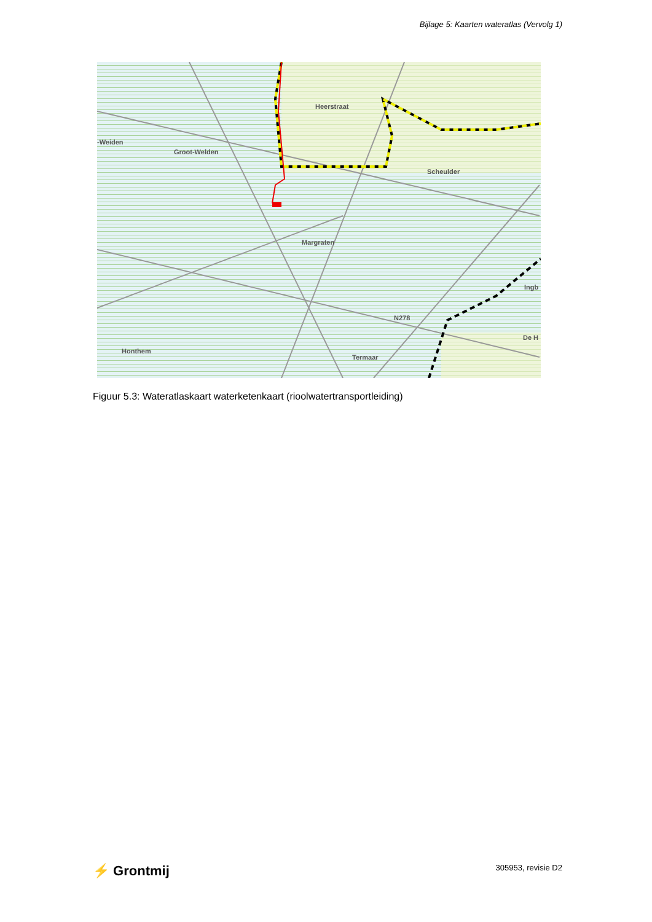Bijlage 5: Kaarten wateratlas (Vervolg 1)
-Weiden
Groot-Welden
Heerstraat
Scheulder
Margraten
N278
Honthem
Termaar
Ingb
De H
Figuur 5.3: Wateratlaskaart waterketenkaart (rioolwatertransportleiding)
⚡ Grontmij 305953, revisie D2